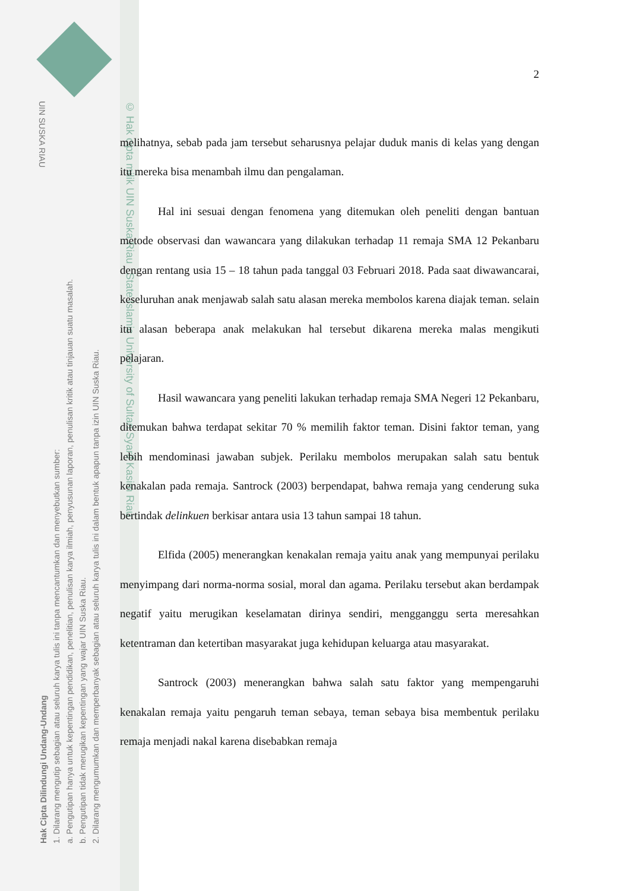UIN SUSKA RIAU
Hak Cipta Dilindungi Undang-Undang
1. Dilarang mengutip sebagian atau seluruh karya tulis ini tanpa mencantumkan dan menyebutkan sumber:
a. Pengutipan hanya untuk kepentingan pendidikan, penelitian, penulisan karya ilmiah, penyusunan laporan, penulisan kritik atau tinjauan suatu masalah.
b. Pengutipan tidak merugikan kepentingan yang wajar UIN Suska Riau.
2. Dilarang mengumumkan dan memperbanyak sebagian atau seluruh karya tulis ini dalam bentuk apapun tanpa izin UIN Suska Riau.
© Hak cipta milik UIN Suska Riau State Islamic University of Sultan Syarif Kasim Riau
2
melihatnya, sebab pada jam tersebut seharusnya pelajar duduk manis di kelas yang dengan itu mereka bisa menambah ilmu dan pengalaman.
Hal ini sesuai dengan fenomena yang ditemukan oleh peneliti dengan bantuan metode observasi dan wawancara yang dilakukan terhadap 11 remaja SMA 12 Pekanbaru dengan rentang usia 15 – 18 tahun pada tanggal 03 Februari 2018. Pada saat diwawancarai, keseluruhan anak menjawab salah satu alasan mereka membolos karena diajak teman. selain itu alasan beberapa anak melakukan hal tersebut dikarena mereka malas mengikuti pelajaran.
Hasil wawancara yang peneliti lakukan terhadap remaja SMA Negeri 12 Pekanbaru, ditemukan bahwa terdapat sekitar 70 % memilih faktor teman. Disini faktor teman, yang lebih mendominasi jawaban subjek. Perilaku membolos merupakan salah satu bentuk kenakalan pada remaja. Santrock (2003) berpendapat, bahwa remaja yang cenderung suka bertindak delinkuen berkisar antara usia 13 tahun sampai 18 tahun.
Elfida (2005) menerangkan kenakalan remaja yaitu anak yang mempunyai perilaku menyimpang dari norma-norma sosial, moral dan agama. Perilaku tersebut akan berdampak negatif yaitu merugikan keselamatan dirinya sendiri, mengganggu serta meresahkan ketentraman dan ketertiban masyarakat juga kehidupan keluarga atau masyarakat.
Santrock (2003) menerangkan bahwa salah satu faktor yang mempengaruhi kenakalan remaja yaitu pengaruh teman sebaya, teman sebaya bisa membentuk perilaku remaja menjadi nakal karena disebabkan remaja